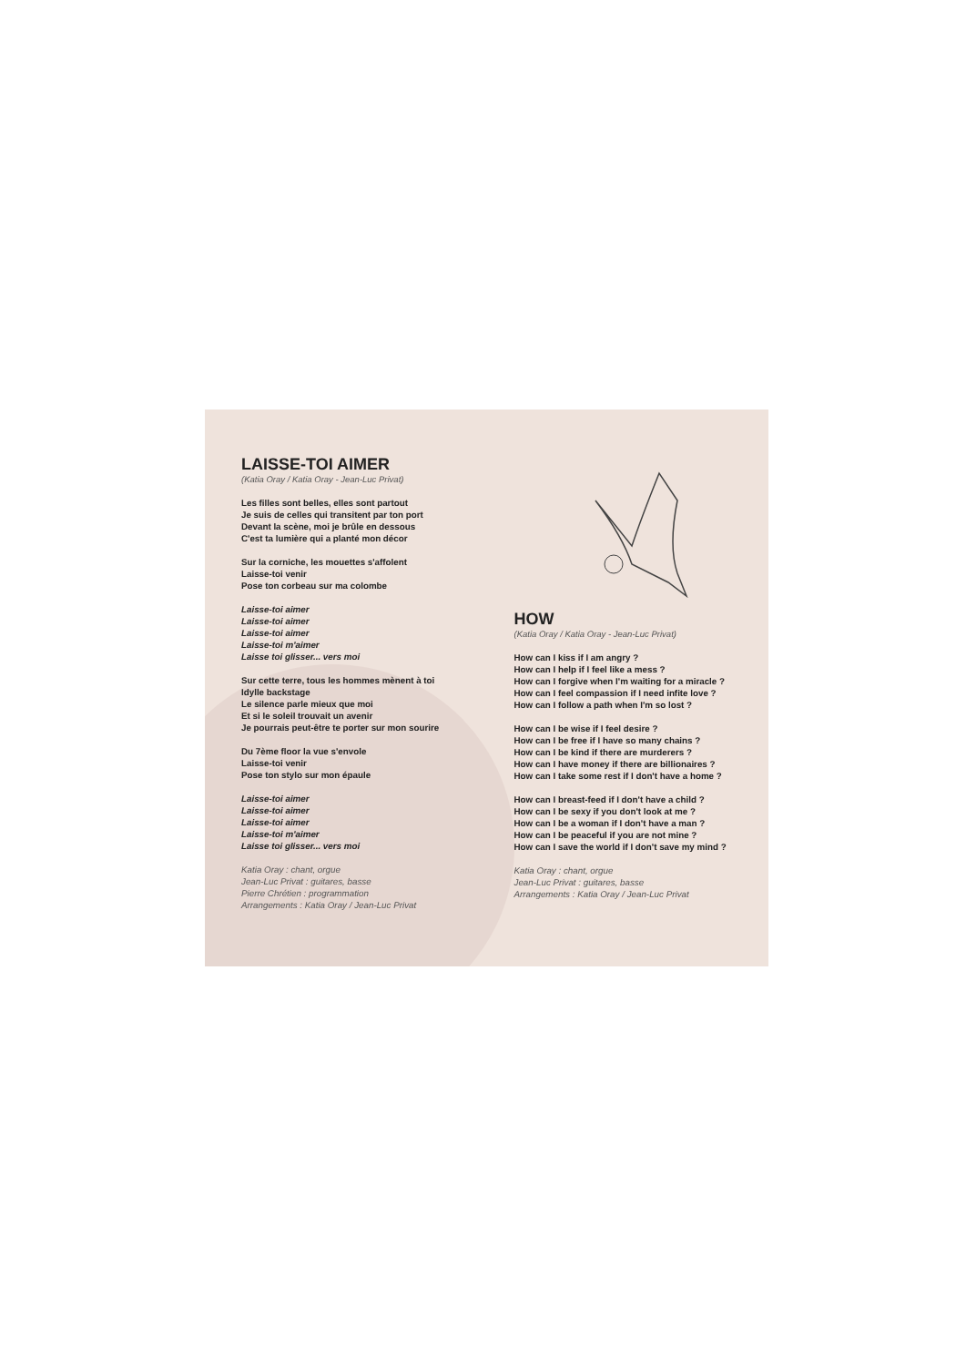LAISSE-TOI AIMER
(Katia Oray / Katia Oray - Jean-Luc Privat)
Les filles sont belles, elles sont partout
Je suis de celles qui transitent par ton port
Devant la scène, moi je brûle en dessous
C'est ta lumière qui a planté mon décor
Sur la corniche, les mouettes s'affolent
Laisse-toi venir
Pose ton corbeau sur ma colombe
Laisse-toi aimer
Laisse-toi aimer
Laisse-toi aimer
Laisse-toi m'aimer
Laisse toi glisser... vers moi
Sur cette terre, tous les hommes mènent à toi
Idylle backstage
Le silence parle mieux que moi
Et si le soleil trouvait un avenir
Je pourrais peut-être te porter sur mon sourire
Du 7ème floor la vue s'envole
Laisse-toi venir
Pose ton stylo sur mon épaule
Laisse-toi aimer
Laisse-toi aimer
Laisse-toi aimer
Laisse-toi m'aimer
Laisse toi glisser... vers moi
Katia Oray : chant, orgue
Jean-Luc Privat : guitares, basse
Pierre Chrétien : programmation
Arrangements : Katia Oray / Jean-Luc Privat
HOW
(Katia Oray / Katia Oray - Jean-Luc Privat)
How can I kiss if I am angry ?
How can I help if I feel like a mess ?
How can I forgive when I'm waiting for a miracle ?
How can I feel compassion if I need infite love ?
How can I follow a path when I'm so lost ?
How can I be wise if I feel desire ?
How can I be free if I have so many chains ?
How can I be kind if there are murderers ?
How can I have money if there are billionaires ?
How can I take some rest if I don't have a home ?
How can I breast-feed if I don't have a child ?
How can I be sexy if you don't look at me ?
How can I be a woman if I don't have a man ?
How can I be peaceful if you are not mine ?
How can I save the world if I don't save my mind ?
Katia Oray : chant, orgue
Jean-Luc Privat : guitares, basse
Arrangements : Katia Oray / Jean-Luc Privat